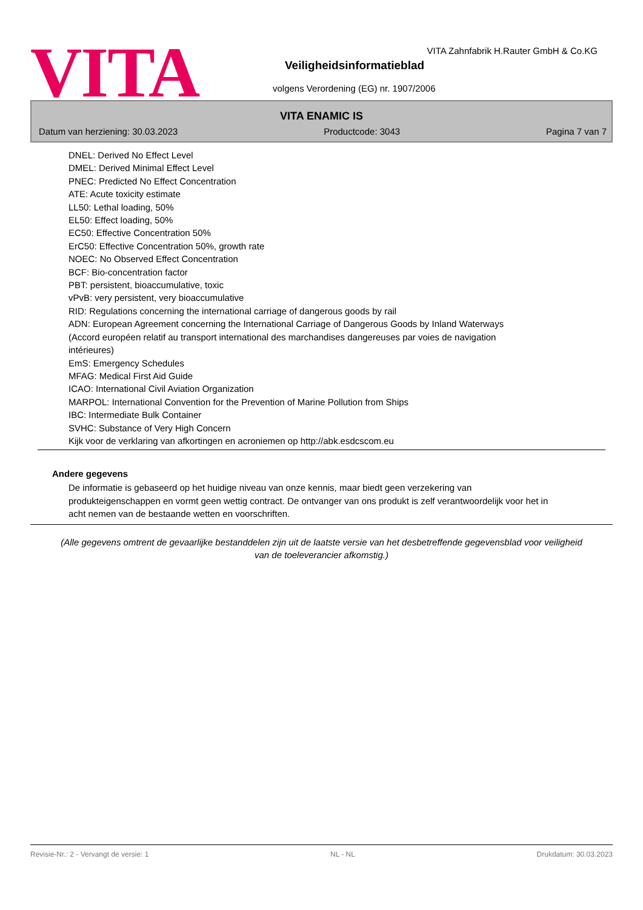VITA
VITA Zahnfabrik H.Rauter GmbH & Co.KG
Veiligheidsinformatieblad
volgens Verordening (EG) nr. 1907/2006
VITA ENAMIC IS
Datum van herziening: 30.03.2023 Productcode: 3043 Pagina 7 van 7
DNEL: Derived No Effect Level
DMEL: Derived Minimal Effect Level
PNEC: Predicted No Effect Concentration
ATE: Acute toxicity estimate
LL50: Lethal loading, 50%
EL50: Effect loading, 50%
EC50: Effective Concentration 50%
ErC50: Effective Concentration 50%, growth rate
NOEC: No Observed Effect Concentration
BCF: Bio-concentration factor
PBT: persistent, bioaccumulative, toxic
vPvB: very persistent, very bioaccumulative
RID: Regulations concerning the international carriage of dangerous goods by rail
ADN: European Agreement concerning the International Carriage of Dangerous Goods by Inland Waterways
(Accord européen relatif au transport international des marchandises dangereuses par voies de navigation
intérieures)
EmS: Emergency Schedules
MFAG: Medical First Aid Guide
ICAO: International Civil Aviation Organization
MARPOL: International Convention for the Prevention of Marine Pollution from Ships
IBC: Intermediate Bulk Container
SVHC: Substance of Very High Concern
Kijk voor de verklaring van afkortingen en acroniemen op http://abk.esdcscom.eu
Andere gegevens
De informatie is gebaseerd op het huidige niveau van onze kennis, maar biedt geen verzekering van produkteigenschappen en vormt geen wettig contract. De ontvanger van ons produkt is zelf verantwoordelijk voor het in acht nemen van de bestaande wetten en voorschriften.
(Alle gegevens omtrent de gevaarlijke bestanddelen zijn uit de laatste versie van het desbetreffende gegevensblad voor veiligheid van de toeleverancier afkomstig.)
Revisie-Nr.: 2 - Vervangt de versie: 1 NL - NL Drukdatum: 30.03.2023